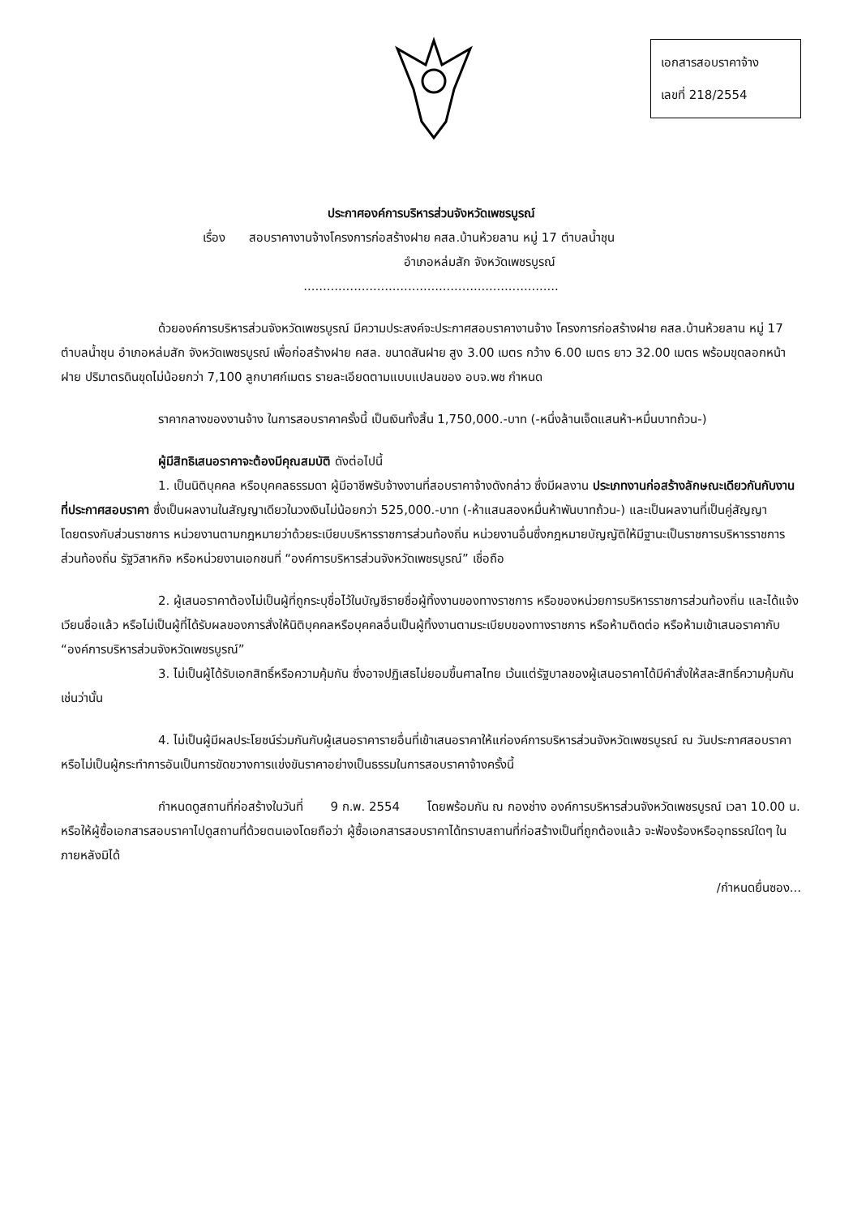เอกสารสอบราคาจ้าง
เลขที่ 218/2554
ประกาศองค์การบริหารส่วนจังหวัดเพชรบูรณ์
เรื่อง สอบราคางานจ้างโครงการก่อสร้างฝาย คสล.บ้านห้วยลาน หมู่ 17 ตำบลน้ำชุน
อำเภอหล่มสัก จังหวัดเพชรบูรณ์
..................................................................
ด้วยองค์การบริหารส่วนจังหวัดเพชรบูรณ์ มีความประสงค์จะประกาศสอบราคางานจ้าง โครงการก่อสร้างฝาย คสล.บ้านห้วยลาน หมู่ 17 ตำบลน้ำชุน อำเภอหล่มสัก จังหวัดเพชรบูรณ์ เพื่อก่อสร้างฝาย คสล. ขนาดสันฝาย สูง 3.00 เมตร กว้าง 6.00 เมตร ยาว 32.00 เมตร พร้อมขุดลอกหน้าฝาย ปริมาตรดินขุดไม่น้อยกว่า 7,100 ลูกบาศก์เมตร รายละเอียดตามแบบแปลนของ อบจ.พช กำหนด
ราคากลางของงานจ้าง ในการสอบราคาครั้งนี้ เป็นเงินทั้งสิ้น 1,750,000.-บาท (-หนึ่งล้านเจ็ดแสนห้า-หมื่นบาทถ้วน-)
ผู้มีสิทธิเสนอราคาจะต้องมีคุณสมบัติ ดังต่อไปนี้
1. เป็นนิติบุคคล หรือบุคคลธรรมดา ผู้มีอาชีพรับจ้างงานที่สอบราคาจ้างดังกล่าว ซึ่งมีผลงาน ประเภทงานก่อสร้างลักษณะเดียวกันกับงานที่ประกาศสอบราคา ซึ่งเป็นผลงานในสัญญาเดียวในวงเงินไม่น้อยกว่า 525,000.-บาท (-ห้าแสนสองหมื่นห้าพันบาทถ้วน-) และเป็นผลงานที่เป็นคู่สัญญาโดยตรงกับส่วนราชการ หน่วยงานตามกฎหมายว่าด้วยระเบียบบริหารราชการส่วนท้องถิ่น หน่วยงานอื่นซึ่งกฎหมายบัญญัติให้มีฐานะเป็นราชการบริหารราชการส่วนท้องถิ่น รัฐวิสาหกิจ หรือหน่วยงานเอกชนที่ “องค์การบริหารส่วนจังหวัดเพชรบูรณ์” เชื่อถือ
2. ผู้เสนอราคาต้องไม่เป็นผู้ที่ถูกระบุชื่อไว้ในบัญชีรายชื่อผู้ทิ้งงานของทางราชการ หรือของหน่วยการบริหารราชการส่วนท้องถิ่น และได้แจ้งเวียนชื่อแล้ว หรือไม่เป็นผู้ที่ได้รับผลของการสั่งให้นิติบุคคลหรือบุคคลอื่นเป็นผู้ทิ้งงานตามระเบียบของทางราชการ หรือห้ามติดต่อ หรือห้ามเข้าเสนอราคากับ “องค์การบริหารส่วนจังหวัดเพชรบูรณ์”
3. ไม่เป็นผู้ได้รับเอกสิทธิ์หรือความคุ้มกัน ซึ่งอาจปฏิเสธไม่ยอมขึ้นศาลไทย เว้นแต่รัฐบาลของผู้เสนอราคาได้มีคำสั่งให้สละสิทธิ์ความคุ้มกันเช่นว่านั้น
4. ไม่เป็นผู้มีผลประโยชน์ร่วมกันกับผู้เสนอราคารายอื่นที่เข้าเสนอราคาให้แก่องค์การบริหารส่วนจังหวัดเพชรบูรณ์ ณ วันประกาศสอบราคา หรือไม่เป็นผู้กระทำการอันเป็นการขัดขวางการแข่งขันราคาอย่างเป็นธรรมในการสอบราคาจ้างครั้งนี้
กำหนดดูสถานที่ก่อสร้างในวันที่ 9 ก.พ. 2554 โดยพร้อมกัน ณ กองช่าง องค์การบริหารส่วนจังหวัดเพชรบูรณ์ เวลา 10.00 น. หรือให้ผู้ซื้อเอกสารสอบราคาไปดูสถานที่ด้วยตนเองโดยถือว่า ผู้ซื้อเอกสารสอบราคาได้ทราบสถานที่ก่อสร้างเป็นที่ถูกต้องแล้ว จะฟ้องร้องหรืออุทธรณ์ใดๆ ในภายหลังมิได้
/กำหนดยื่นซอง...